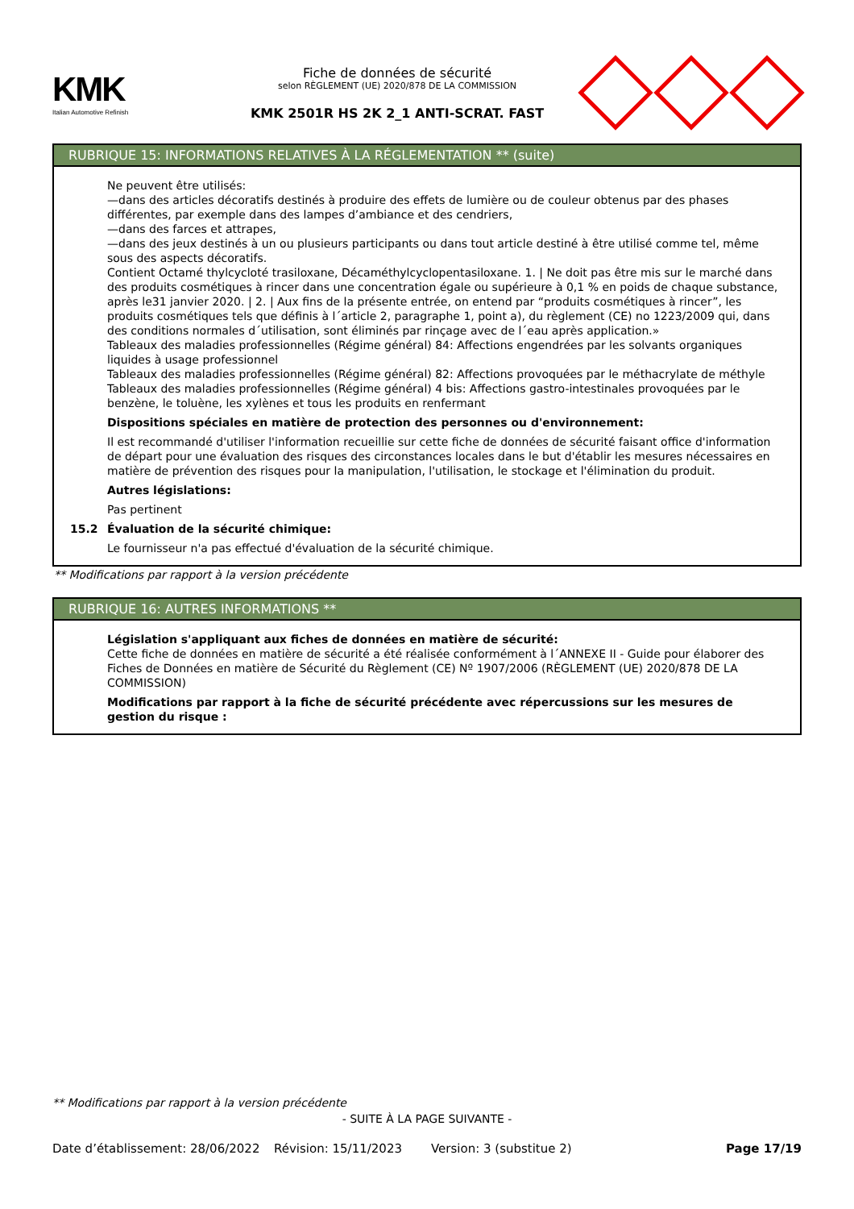KMK
Italian Automotive Refinish
Fiche de données de sécurité
selon RÈGLEMENT (UE) 2020/878 DE LA COMMISSION
KMK 2501R HS 2K 2_1 ANTI-SCRAT. FAST
RUBRIQUE 15: INFORMATIONS RELATIVES À LA RÉGLEMENTATION ** (suite)
Ne peuvent être utilisés:
—dans des articles décoratifs destinés à produire des effets de lumière ou de couleur obtenus par des phases différentes, par exemple dans des lampes d’ambiance et des cendriers,
—dans des farces et attrapes,
—dans des jeux destinés à un ou plusieurs participants ou dans tout article destiné à être utilisé comme tel, même sous des aspects décoratifs.
Contient Octamé thylcycloté trasiloxane, Décaméthylcyclopentasiloxane. 1. | Ne doit pas être mis sur le marché dans des produits cosmétiques à rincer dans une concentration égale ou supérieure à 0,1 % en poids de chaque substance, après le31 janvier 2020. | 2. | Aux fins de la présente entrée, on entend par “produits cosmétiques à rincer”, les produits cosmétiques tels que définis à l´article 2, paragraphe 1, point a), du règlement (CE) no 1223/2009 qui, dans des conditions normales d´utilisation, sont éliminés par rinçage avec de l´eau après application.»
Tableaux des maladies professionnelles (Régime général) 84: Affections engendrées par les solvants organiques liquides à usage professionnel
Tableaux des maladies professionnelles (Régime général) 82: Affections provoquées par le méthacrylate de méthyle
Tableaux des maladies professionnelles (Régime général) 4 bis: Affections gastro-intestinales provoquées par le benzène, le toluène, les xylènes et tous les produits en renfermant
Dispositions spéciales en matière de protection des personnes ou d'environnement:
Il est recommandé d'utiliser l'information recueillie sur cette fiche de données de sécurité faisant office d'information de départ pour une évaluation des risques des circonstances locales dans le but d'établir les mesures nécessaires en matière de prévention des risques pour la manipulation, l'utilisation, le stockage et l'élimination du produit.
Autres législations:
Pas pertinent
15.2 Évaluation de la sécurité chimique:
Le fournisseur n'a pas effectué d'évaluation de la sécurité chimique.
** Modifications par rapport à la version précédente
RUBRIQUE 16: AUTRES INFORMATIONS **
Législation s'appliquant aux fiches de données en matière de sécurité:
Cette fiche de données en matière de sécurité a été réalisée conformément à l´ANNEXE II - Guide pour élaborer des Fiches de Données en matière de Sécurité du Règlement (CE) Nº 1907/2006 (RÈGLEMENT (UE) 2020/878 DE LA COMMISSION)
Modifications par rapport à la fiche de sécurité précédente avec répercussions sur les mesures de gestion du risque :
** Modifications par rapport à la version précédente
- SUITE À LA PAGE SUIVANTE -
Date d’établissement: 28/06/2022 Révision: 15/11/2023 Version: 3 (substitue 2) Page 17/19